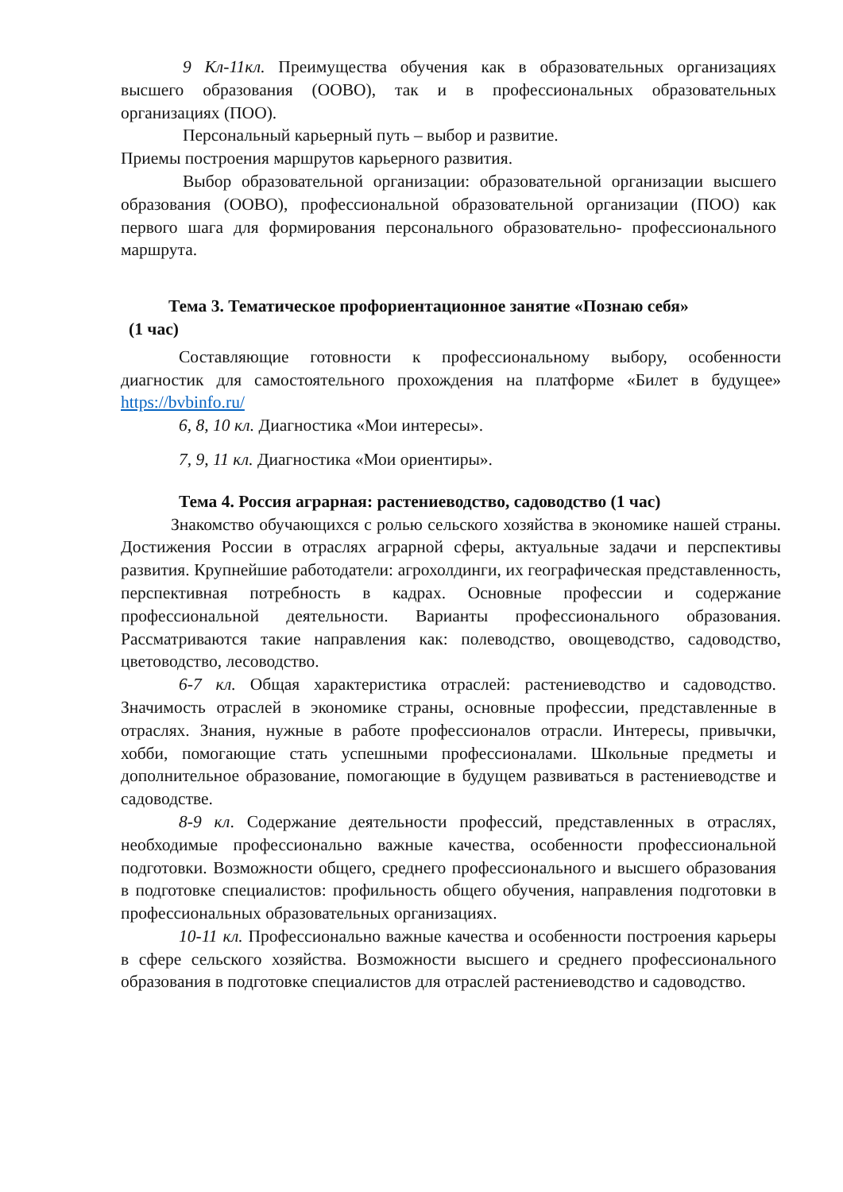9 Кл-11кл. Преимущества обучения как в образовательных организациях высшего образования (ООВО), так и в профессиональных образовательных организациях (ПОО).
Персональный карьерный путь – выбор и развитие. Приемы построения маршрутов карьерного развития.
Выбор образовательной организации: образовательной организации высшего образования (ООВО), профессиональной образовательной организации (ПОО) как первого шага для формирования персонального образовательно- профессионального маршрута.
Тема 3. Тематическое профориентационное занятие «Познаю себя»
(1 час)
Составляющие готовности к профессиональному выбору, особенности диагностик для самостоятельного прохождения на платформе «Билет в будущее» https://bvbinfo.ru/
6, 8, 10 кл. Диагностика «Мои интересы».
7, 9, 11 кл. Диагностика «Мои ориентиры».
Тема 4. Россия аграрная: растениеводство, садоводство (1 час)
Знакомство обучающихся с ролью сельского хозяйства в экономике нашей страны. Достижения России в отраслях аграрной сферы, актуальные задачи и перспективы развития. Крупнейшие работодатели: агрохолдинги, их географическая представленность, перспективная потребность в кадрах. Основные профессии и содержание профессиональной деятельности. Варианты профессионального образования. Рассматриваются такие направления как: полеводство, овощеводство, садоводство, цветоводство, лесоводство.
6-7 кл. Общая характеристика отраслей: растениеводство и садоводство. Значимость отраслей в экономике страны, основные профессии, представленные в отраслях. Знания, нужные в работе профессионалов отрасли. Интересы, привычки, хобби, помогающие стать успешными профессионалами. Школьные предметы и дополнительное образование, помогающие в будущем развиваться в растениеводстве и садоводстве.
8-9 кл. Содержание деятельности профессий, представленных в отраслях, необходимые профессионально важные качества, особенности профессиональной подготовки. Возможности общего, среднего профессионального и высшего образования в подготовке специалистов: профильность общего обучения, направления подготовки в профессиональных образовательных организациях.
10-11 кл. Профессионально важные качества и особенности построения карьеры в сфере сельского хозяйства. Возможности высшего и среднего профессионального образования в подготовке специалистов для отраслей растениеводство и садоводство.